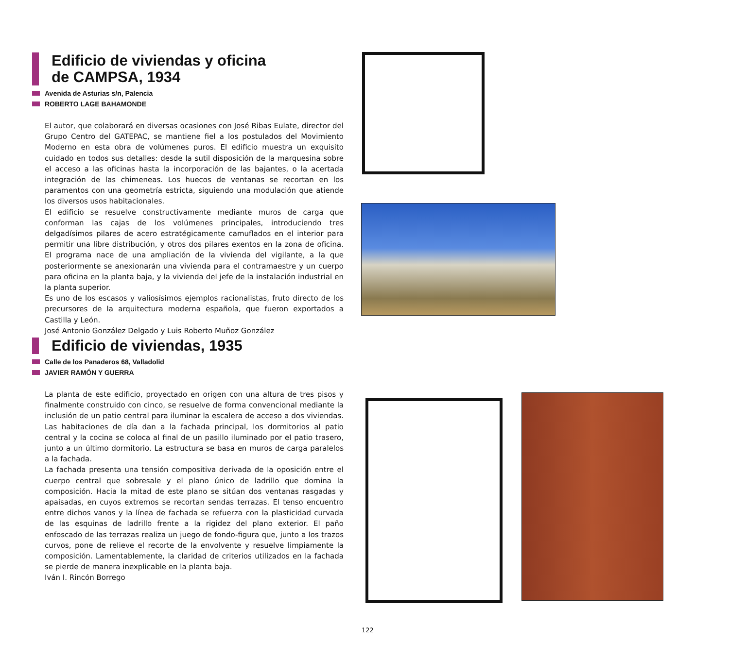Edificio de viviendas y oficina
de CAMPSA, 1934
Avenida de Asturias s/n, Palencia
ROBERTO LAGE BAHAMONDE
El autor, que colaborará en diversas ocasiones con José Ribas Eulate, director del Grupo Centro del GATEPAC, se mantiene fiel a los postulados del Movimiento Moderno en esta obra de volúmenes puros. El edificio muestra un exquisito cuidado en todos sus detalles: desde la sutil disposición de la marquesina sobre el acceso a las oficinas hasta la incorporación de las bajantes, o la acertada integración de las chimeneas. Los huecos de ventanas se recortan en los paramentos con una geometría estricta, siguiendo una modulación que atiende los diversos usos habitacionales.
El edificio se resuelve constructivamente mediante muros de carga que conforman las cajas de los volúmenes principales, introduciendo tres delgadísimos pilares de acero estratégicamente camuflados en el interior para permitir una libre distribución, y otros dos pilares exentos en la zona de oficina. El programa nace de una ampliación de la vivienda del vigilante, a la que posteriormente se anexionarán una vivienda para el contramaestre y un cuerpo para oficina en la planta baja, y la vivienda del jefe de la instalación industrial en la planta superior.
Es uno de los escasos y valiosísimos ejemplos racionalistas, fruto directo de los precursores de la arquitectura moderna española, que fueron exportados a Castilla y León.
José Antonio González Delgado y Luis Roberto Muñoz González
Edificio de viviendas, 1935
Calle de los Panaderos 68, Valladolid
JAVIER RAMÓN Y GUERRA
La planta de este edificio, proyectado en origen con una altura de tres pisos y finalmente construido con cinco, se resuelve de forma convencional mediante la inclusión de un patio central para iluminar la escalera de acceso a dos viviendas. Las habitaciones de día dan a la fachada principal, los dormitorios al patio central y la cocina se coloca al final de un pasillo iluminado por el patio trasero, junto a un último dormitorio. La estructura se basa en muros de carga paralelos a la fachada.
La fachada presenta una tensión compositiva derivada de la oposición entre el cuerpo central que sobresale y el plano único de ladrillo que domina la composición. Hacia la mitad de este plano se sitúan dos ventanas rasgadas y apaisadas, en cuyos extremos se recortan sendas terrazas. El tenso encuentro entre dichos vanos y la línea de fachada se refuerza con la plasticidad curvada de las esquinas de ladrillo frente a la rigidez del plano exterior. El paño enfoscado de las terrazas realiza un juego de fondo-figura que, junto a los trazos curvos, pone de relieve el recorte de la envolvente y resuelve limpiamente la composición. Lamentablemente, la claridad de criterios utilizados en la fachada se pierde de manera inexplicable en la planta baja.
Iván I. Rincón Borrego
122